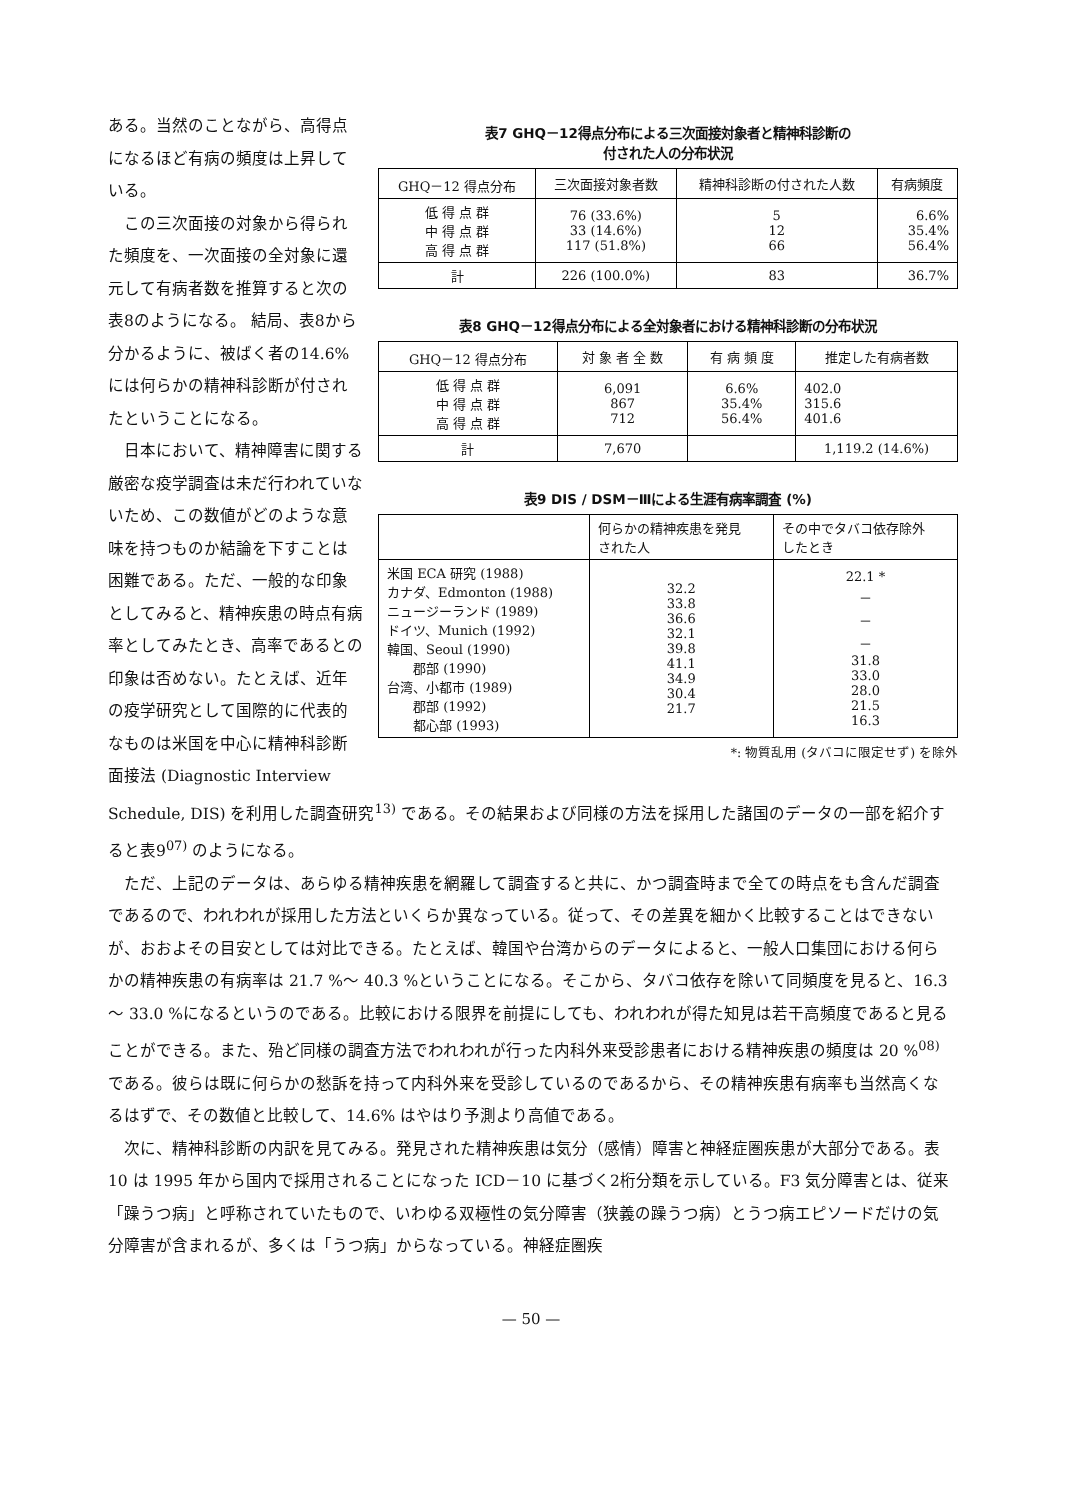ある。当然のことながら、高得点になるほど有病の頻度は上昇している。
この三次面接の対象から得られた頻度を、一次面接の全対象に還元して有病者数を推算すると次の表8のようになる。 結局、表8から分かるように、被ばく者の14.6%には何らかの精神科診断が付されたということになる。
日本において、精神障害に関する厳密な疫学調査は未だ行われていないため、この数値がどのような意味を持つものか結論を下すことは困難である。ただ、一般的な印象としてみると、精神疾患の時点有病率としてみたとき、高率であるとの印象は否めない。たとえば、近年の疫学研究として国際的に代表的なものは米国を中心に精神科診断面接法 (Diagnostic Interview
表7 GHQ－12得点分布による三次面接対象者と精神科診断の
付された人の分布状況
| GHQ－12 得点分布 | 三次面接対象者数 | 精神科診断の付された人数 | 有病頻度 |
| --- | --- | --- | --- |
| 低 得 点 群 中 得 点 群 高 得 点 群 | 76 (33.6%) 33 (14.6%) 117 (51.8%) | 5 12 66 | 6.6% 35.4% 56.4% |
| 計 | 226 (100.0%) | 83 | 36.7% |
表8 GHQ－12得点分布による全対象者における精神科診断の分布状況
| GHQ－12 得点分布 | 対 象 者 全 数 | 有 病 頻 度 | 推定した有病者数 |
| --- | --- | --- | --- |
| 低 得 点 群 中 得 点 群 高 得 点 群 | 6,091 867 712 | 6.6% 35.4% 56.4% | 402.0 315.6 401.6 |
| 計 | 7,670 | | 1,119.2 (14.6%) |
表9 DIS / DSM－Ⅲによる生涯有病率調査 (%)
| | 何らかの精神疾患を発見 された人 | その中でタバコ依存除外 したとき |
| --- | --- | --- |
| 米国 ECA 研究 (1988) カナダ、Edmonton (1988) ニュージーランド (1989) ドイツ、Munich (1992) 韓国、Seoul (1990) 郡部 (1990) 台湾、小都市 (1989) 郡部 (1992) 都心部 (1993) | 32.2 33.8 36.6 32.1 39.8 41.1 34.9 30.4 21.7 | 22.1 * － － － 31.8 33.0 28.0 21.5 16.3 |
*: 物質乱用 (タバコに限定せず) を除外
Schedule, DIS) を利用した調査研究<sup>13)</sup> である。その結果および同様の方法を採用した諸国のデータの一部を紹介すると表9<sup>07)</sup> のようになる。
ただ、上記のデータは、あらゆる精神疾患を網羅して調査すると共に、かつ調査時まで全ての時点をも含んだ調査であるので、われわれが採用した方法といくらか異なっている。従って、その差異を細かく比較することはできないが、おおよその目安としては対比できる。たとえば、韓国や台湾からのデータによると、一般人口集団における何らかの精神疾患の有病率は 21.7 %～ 40.3 %ということになる。そこから、タバコ依存を除いて同頻度を見ると、16.3 ～ 33.0 %になるというのである。比較における限界を前提にしても、われわれが得た知見は若干高頻度であると見ることができる。また、殆ど同様の調査方法でわれわれが行った内科外来受診患者における精神疾患の頻度は 20 %<sup>08)</sup> である。彼らは既に何らかの愁訴を持って内科外来を受診しているのであるから、その精神疾患有病率も当然高くなるはずで、その数値と比較して、14.6% はやはり予測より高値である。
次に、精神科診断の内訳を見てみる。発見された精神疾患は気分（感情）障害と神経症圏疾患が大部分である。表 10 は 1995 年から国内で採用されることになった ICD－10 に基づく2桁分類を示している。F3 気分障害とは、従来「躁うつ病」と呼称されていたもので、いわゆる双極性の気分障害（狭義の躁うつ病）とうつ病エピソードだけの気分障害が含まれるが、多くは「うつ病」からなっている。神経症圏疾
— 50 —